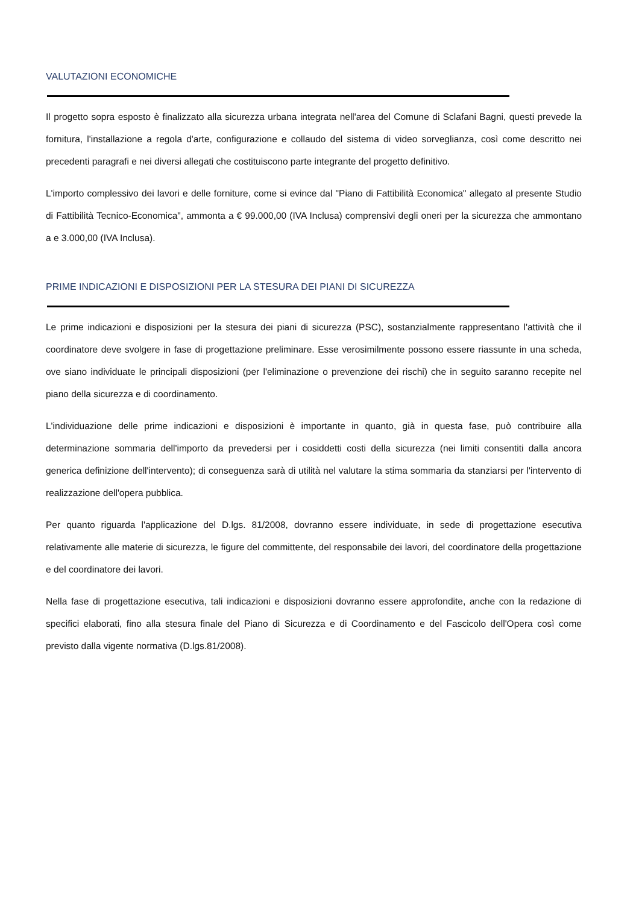VALUTAZIONI ECONOMICHE
Il progetto sopra esposto è finalizzato alla sicurezza urbana integrata nell'area del Comune di Sclafani Bagni, questi prevede la fornitura, l'installazione a regola d'arte, configurazione e collaudo del sistema di video sorveglianza, così come descritto nei precedenti paragrafi e nei diversi allegati che costituiscono parte integrante del progetto definitivo.
L'importo complessivo dei lavori e delle forniture, come si evince dal "Piano di Fattibilità Economica" allegato al presente Studio di Fattibilità Tecnico-Economica", ammonta a € 99.000,00 (IVA Inclusa) comprensivi degli oneri per la sicurezza che ammontano a e 3.000,00 (IVA Inclusa).
PRIME INDICAZIONI E DISPOSIZIONI PER LA STESURA DEI PIANI DI SICUREZZA
Le prime indicazioni e disposizioni per la stesura dei piani di sicurezza (PSC), sostanzialmente rappresentano l'attività che il coordinatore deve svolgere in fase di progettazione preliminare. Esse verosimilmente possono essere riassunte in una scheda, ove siano individuate le principali disposizioni (per l'eliminazione o prevenzione dei rischi) che in seguito saranno recepite nel piano della sicurezza e di coordinamento.
L'individuazione delle prime indicazioni e disposizioni è importante in quanto, già in questa fase, può contribuire alla determinazione sommaria dell'importo da prevedersi per i cosiddetti costi della sicurezza (nei limiti consentiti dalla ancora generica definizione dell'intervento); di conseguenza sarà di utilità nel valutare la stima sommaria da stanziarsi per l'intervento di realizzazione dell'opera pubblica.
Per quanto riguarda l'applicazione del D.lgs. 81/2008, dovranno essere individuate, in sede di progettazione esecutiva relativamente alle materie di sicurezza, le figure del committente, del responsabile dei lavori, del coordinatore della progettazione e del coordinatore dei lavori.
Nella fase di progettazione esecutiva, tali indicazioni e disposizioni dovranno essere approfondite, anche con la redazione di specifici elaborati, fino alla stesura finale del Piano di Sicurezza e di Coordinamento e del Fascicolo dell'Opera così come previsto dalla vigente normativa (D.lgs.81/2008).